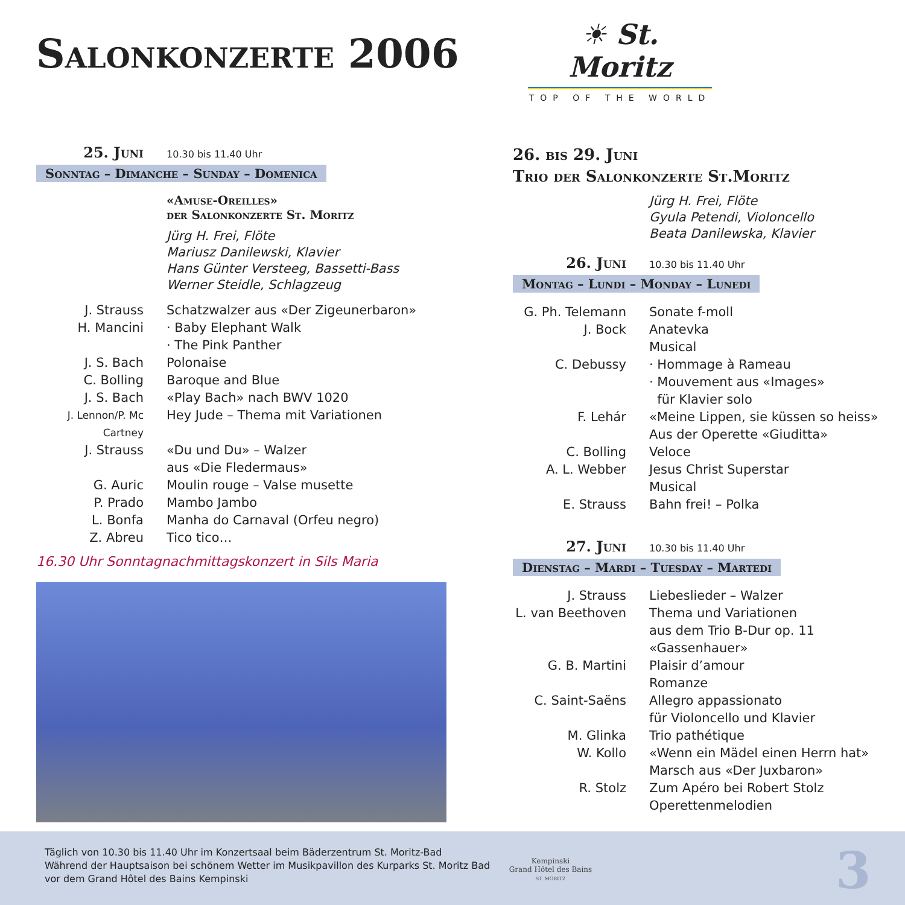Salonkonzerte 2006
☀ St. Moritz
TOP OF THE WORLD
25. Juni 10.30 bis 11.40 Uhr
Sonntag – Dimanche – Sunday – Domenica
«Amuse-Oreilles»
der Salonkonzerte St. Moritz
Jürg H. Frei, Flöte
Mariusz Danilewski, Klavier
Hans Günter Versteeg, Bassetti-Bass
Werner Steidle, Schlagzeug
J. Strauss Schatzwalzer aus «Der Zigeunerbaron»
H. Mancini · Baby Elephant Walk
· The Pink Panther
J. S. Bach Polonaise
C. Bolling Baroque and Blue
J. S. Bach «Play Bach» nach BWV 1020
J. Lennon/P. Mc Cartney Hey Jude – Thema mit Variationen
J. Strauss «Du und Du» – Walzer
aus «Die Fledermaus»
G. Auric Moulin rouge – Valse musette
P. Prado Mambo Jambo
L. Bonfa Manha do Carnaval (Orfeu negro)
Z. Abreu Tico tico…
16.30 Uhr Sonntagnachmittagskonzert in Sils Maria
26. bis 29. Juni
Trio der Salonkonzerte St.Moritz
Jürg H. Frei, Flöte
Gyula Petendi, Violoncello
Beata Danilewska, Klavier
26. Juni 10.30 bis 11.40 Uhr
Montag – Lundi – Monday – Lunedi
G. Ph. Telemann Sonate f-moll
J. Bock Anatevka
Musical
C. Debussy · Hommage à Rameau
· Mouvement aus «Images»
für Klavier solo
F. Lehár «Meine Lippen, sie küssen so heiss»
Aus der Operette «Giuditta»
C. Bolling Veloce
A. L. Webber Jesus Christ Superstar
Musical
E. Strauss Bahn frei! – Polka
27. Juni 10.30 bis 11.40 Uhr
Dienstag – Mardi – Tuesday – Martedi
J. Strauss Liebeslieder – Walzer
L. van Beethoven Thema und Variationen
aus dem Trio B-Dur op. 11
«Gassenhauer»
G. B. Martini Plaisir d’amour
Romanze
C. Saint-Saëns Allegro appassionato
für Violoncello und Klavier
M. Glinka Trio pathétique
W. Kollo «Wenn ein Mädel einen Herrn hat»
Marsch aus «Der Juxbaron»
R. Stolz Zum Apéro bei Robert Stolz
Operettenmelodien
Täglich von 10.30 bis 11.40 Uhr im Konzertsaal beim Bäderzentrum St. Moritz-Bad
Während der Hauptsaison bei schönem Wetter im Musikpavillon des Kurparks St. Moritz Bad
vor dem Grand Hôtel des Bains Kempinski
Kempinski
Grand Hôtel des Bains
ST. MORITZ
3